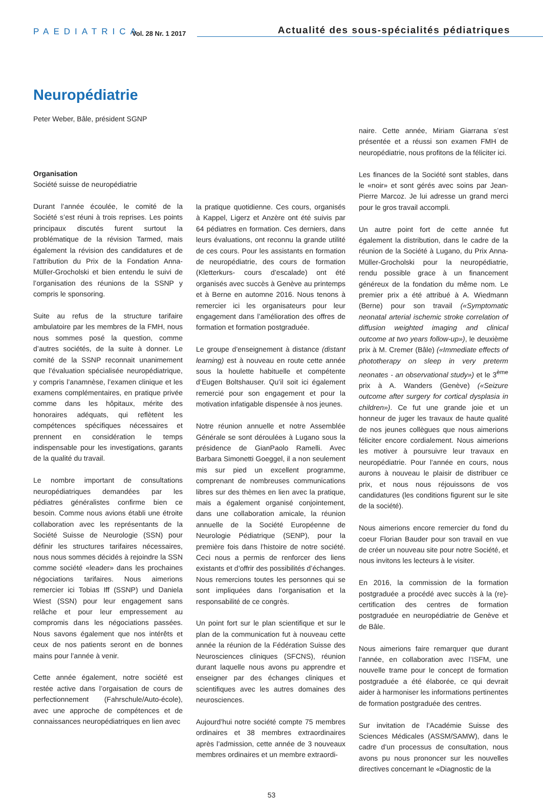PAEDIATRICA Vol. 28 Nr. 1 2017 Actualité des sous-spécialités pédiatriques
Neuropédiatrie
Peter Weber, Bâle, président SGNP
Organisation
Société suisse de neuropédiatrie
Durant l’année écoulée, le comité de la Société s’est réuni à trois reprises. Les points principaux discutés furent surtout la problématique de la révision Tarmed, mais également la révision des candidatures et de l’attribution du Prix de la Fondation Anna-Müller-Grocholski et bien entendu le suivi de l’organisation des réunions de la SSNP y compris le sponsoring.
Suite au refus de la structure tarifaire ambulatoire par les membres de la FMH, nous nous sommes posé la question, comme d’autres sociétés, de la suite à donner. Le comité de la SSNP reconnait unanimement que l’évaluation spécialisée neuropédiatrique, y compris l’anamnèse, l’examen clinique et les examens complémentaires, en pratique privée comme dans les hôpitaux, mérite des honoraires adéquats, qui reflètent les compétences spécifiques nécessaires et prennent en considération le temps indispensable pour les investigations, garants de la qualité du travail.
Le nombre important de consultations neuropédiatriques demandées par les pédiatres généralistes confirme bien ce besoin. Comme nous avions établi une étroite collaboration avec les représentants de la Société Suisse de Neurologie (SSN) pour définir les structures tarifaires nécessaires, nous nous sommes décidés à rejoindre la SSN comme société «leader» dans les prochaines négociations tarifaires. Nous aimerions remercier ici Tobias Iff (SSNP) und Daniela Wiest (SSN) pour leur engagement sans relâche et pour leur empressement au compromis dans les négociations passées. Nous savons également que nos intérêts et ceux de nos patients seront en de bonnes mains pour l’année à venir.
Cette année également, notre société est restée active dans l’orgaisation de cours de perfectionnement (Fahrschule/Auto-école), avec une approche de compétences et de connaissances neuropédiatriques en lien avec
la pratique quotidienne. Ces cours, organisés à Kappel, Ligerz et Anzère ont été suivis par 64 pédiatres en formation. Ces derniers, dans leurs évaluations, ont reconnu la grande utilité de ces cours. Pour les assistants en formation de neuropédiatrie, des cours de formation (Kletterkurs- cours d’escalade) ont été organisés avec succès à Genève au printemps et à Berne en automne 2016. Nous tenons à remercier ici les organisateurs pour leur engagement dans l’amélioration des offres de formation et formation postgraduée.
Le groupe d’enseignement à distance (distant learning) est à nouveau en route cette année sous la houlette habituelle et compétente d‘Eugen Boltshauser. Qu’il soit ici également remercié pour son engagement et pour la motivation infatigable dispensée à nos jeunes.
Notre réunion annuelle et notre Assemblée Générale se sont déroulées à Lugano sous la présidence de GianPaolo Ramelli. Avec Barbara Simonetti Goeggel, il a non seulement mis sur pied un excellent programme, comprenant de nombreuses communications libres sur des thèmes en lien avec la pratique, mais a également organisé conjointement, dans une collaboration amicale, la réunion annuelle de la Société Européenne de Neurologie Pédiatrique (SENP), pour la première fois dans l’histoire de notre société. Ceci nous a permis de renforcer des liens existants et d’offrir des possibilités d’échanges. Nous remercions toutes les personnes qui se sont impliquées dans l’organisation et la responsabilité de ce congrès.
Un point fort sur le plan scientifique et sur le plan de la communication fut à nouveau cette année la réunion de la Fédération Suisse des Neurosciences cliniques (SFCNS), réunion durant laquelle nous avons pu apprendre et enseigner par des échanges cliniques et scientifiques avec les autres domaines des neurosciences.
Aujourd’hui notre société compte 75 membres ordinaires et 38 membres extraordinaires après l’admission, cette année de 3 nouveaux membres ordinaires et un membre extraordi-
naire. Cette année, Miriam Giarrana s’est présentée et a réussi son examen FMH de neuropédiatrie, nous profitons de la féliciter ici.
Les finances de la Société sont stables, dans le «noir» et sont gérés avec soins par Jean-Pierre Marcoz. Je lui adresse un grand merci pour le gros travail accompli.
Un autre point fort de cette année fut également la distribution, dans le cadre de la réunion de la Société à Lugano, du Prix Anna-Müller-Grocholski pour la neuropédiatrie, rendu possible grace à un financement généreux de la fondation du même nom. Le premier prix a été attribué à A. Wiedmann (Berne) pour son travail («Symptomatic neonatal arterial ischemic stroke correlation of diffusion weighted imaging and clinical outcome at two years follow-up»), le deuxième prix à M. Cremer (Bâle) («Immediate effects of phototherapy on sleep in very preterm neonates - an observational study») et le 3<sup>ème</sup> prix à A. Wanders (Genève) («Seizure outcome after surgery for cortical dysplasia in children»). Ce fut une grande joie et un honneur de juger les travaux de haute qualité de nos jeunes collègues que nous aimerions féliciter encore cordialement. Nous aimerions les motiver à poursuivre leur travaux en neuropédiatrie. Pour l’année en cours, nous aurons à nouveau le plaisir de distribuer ce prix, et nous nous réjouissons de vos candidatures (les conditions figurent sur le site de la société).
Nous aimerions encore remercier du fond du coeur Florian Bauder pour son travail en vue de créer un nouveau site pour notre Société, et nous invitons les lecteurs à le visiter.
En 2016, la commission de la formation postgraduée a procédé avec succès à la (re)-certification des centres de formation postgraduée en neuropédiatrie de Genève et de Bâle.
Nous aimerions faire remarquer que durant l’année, en collaboration avec l’ISFM, une nouvelle trame pour le concept de formation postgraduée a été élaborée, ce qui devrait aider à harmoniser les informations pertinentes de formation postgraduée des centres.
Sur invitation de l’Académie Suisse des Sciences Médicales (ASSM/SAMW), dans le cadre d’un processus de consultation, nous avons pu nous prononcer sur les nouvelles directives concernant le «Diagnostic de la
53